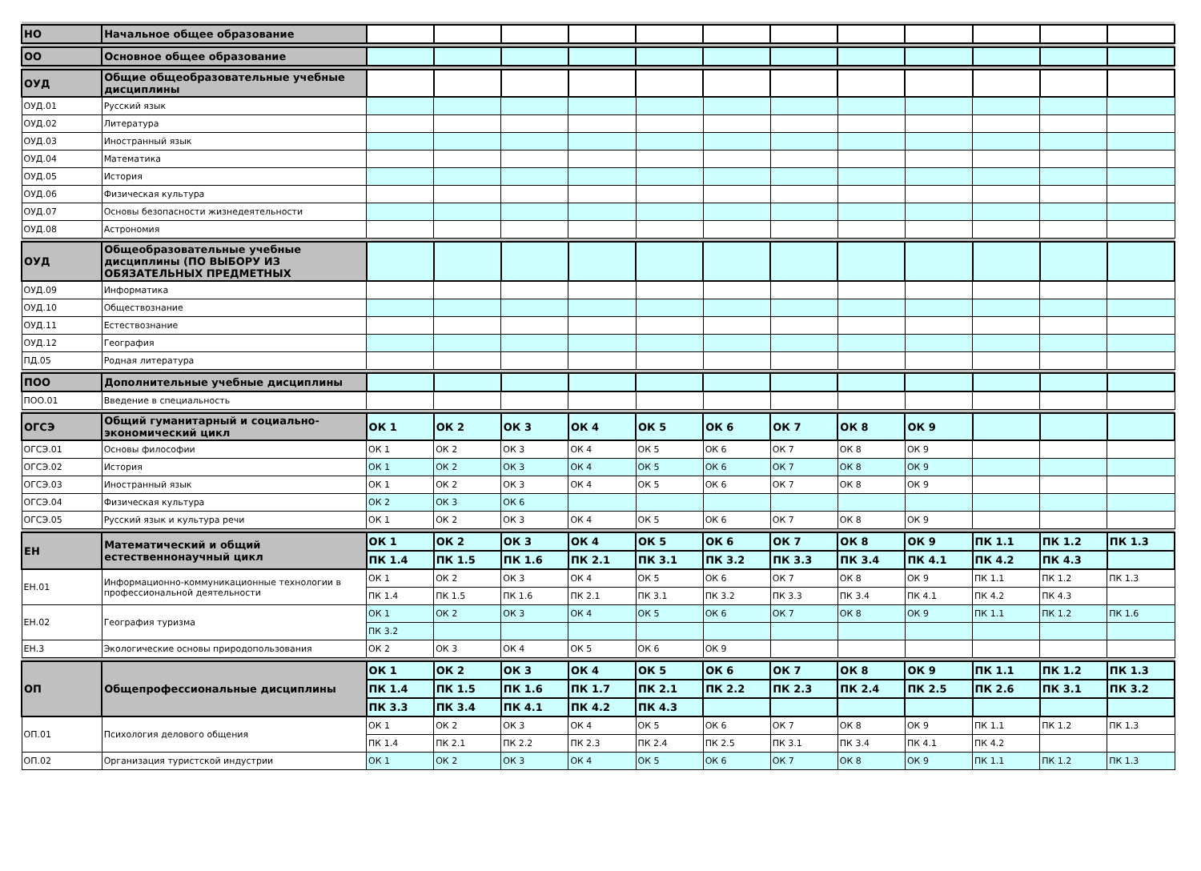| НО | Начальное общее образование | | | | | | | | | | | | |
| ОО | Основное общее образование | | | | | | | | | | | | |
| ОУД | Общие общеобразовательные учебные дисциплины | | | | | | | | | | | | |
| ОУД.01 | Русский язык | | | | | | | | | | | | |
| ОУД.02 | Литература | | | | | | | | | | | | |
| ОУД.03 | Иностранный язык | | | | | | | | | | | | |
| ОУД.04 | Математика | | | | | | | | | | | | |
| ОУД.05 | История | | | | | | | | | | | | |
| ОУД.06 | Физическая культура | | | | | | | | | | | | |
| ОУД.07 | Основы безопасности жизнедеятельности | | | | | | | | | | | | |
| ОУД.08 | Астрономия | | | | | | | | | | | | |
| ОУД | Общеобразовательные учебные дисциплины (ПО ВЫБОРУ ИЗ ОБЯЗАТЕЛЬНЫХ ПРЕДМЕТНЫХ | | | | | | | | | | | | |
| ОУД.09 | Информатика | | | | | | | | | | | | |
| ОУД.10 | Обществознание | | | | | | | | | | | | |
| ОУД.11 | Естествознание | | | | | | | | | | | | |
| ОУД.12 | География | | | | | | | | | | | | |
| ПД.05 | Родная литература | | | | | | | | | | | | |
| ПОО | Дополнительные учебные дисциплины | | | | | | | | | | | | |
| ПОО.01 | Введение в специальность | | | | | | | | | | | | |
| ОГСЭ | Общий гуманитарный и социально-экономический цикл | ОК 1 | ОК 2 | ОК 3 | ОК 4 | ОК 5 | ОК 6 | ОК 7 | ОК 8 | ОК 9 | | | |
| ОГСЭ.01 | Основы философии | ОК 1 | ОК 2 | ОК 3 | ОК 4 | ОК 5 | ОК 6 | ОК 7 | ОК 8 | ОК 9 | | | |
| ОГСЭ.02 | История | ОК 1 | ОК 2 | ОК 3 | ОК 4 | ОК 5 | ОК 6 | ОК 7 | ОК 8 | ОК 9 | | | |
| ОГСЭ.03 | Иностранный язык | ОК 1 | ОК 2 | ОК 3 | ОК 4 | ОК 5 | ОК 6 | ОК 7 | ОК 8 | ОК 9 | | | |
| ОГСЭ.04 | Физическая культура | ОК 2 | ОК 3 | ОК 6 | | | | | | | | | |
| ОГСЭ.05 | Русский язык и культура речи | ОК 1 | ОК 2 | ОК 3 | ОК 4 | ОК 5 | ОК 6 | ОК 7 | ОК 8 | ОК 9 | | | |
| ЕН | Математический и общий естественнонаучный цикл | ОК 1 | ОК 2 | ОК 3 | ОК 4 | ОК 5 | ОК 6 | ОК 7 | ОК 8 | ОК 9 | ПК 1.1 | ПК 1.2 | ПК 1.3 |
| | | ПК 1.4 | ПК 1.5 | ПК 1.6 | ПК 2.1 | ПК 3.1 | ПК 3.2 | ПК 3.3 | ПК 3.4 | ПК 4.1 | ПК 4.2 | ПК 4.3 | |
| ЕН.01 | Информационно-коммуникационные технологии в профессиональной деятельности | ОК 1 | ОК 2 | ОК 3 | ОК 4 | ОК 5 | ОК 6 | ОК 7 | ОК 8 | ОК 9 | ПК 1.1 | ПК 1.2 | ПК 1.3 |
| | | ПК 1.4 | ПК 1.5 | ПК 1.6 | ПК 2.1 | ПК 3.1 | ПК 3.2 | ПК 3.3 | ПК 3.4 | ПК 4.1 | ПК 4.2 | ПК 4.3 | |
| ЕН.02 | География туризма | ОК 1 | ОК 2 | ОК 3 | ОК 4 | ОК 5 | ОК 6 | ОК 7 | ОК 8 | ОК 9 | ПК 1.1 | ПК 1.2 | ПК 1.6 |
| | | ПК 3.2 | | | | | | | | | | | |
| ЕН.3 | Экологические основы природопользования | ОК 2 | ОК 3 | ОК 4 | ОК 5 | ОК 6 | ОК 9 | | | | | | |
| ОП | Общепрофессиональные дисциплины | ОК 1 | ОК 2 | ОК 3 | ОК 4 | ОК 5 | ОК 6 | ОК 7 | ОК 8 | ОК 9 | ПК 1.1 | ПК 1.2 | ПК 1.3 |
| | | ПК 1.4 | ПК 1.5 | ПК 1.6 | ПК 1.7 | ПК 2.1 | ПК 2.2 | ПК 2.3 | ПК 2.4 | ПК 2.5 | ПК 2.6 | ПК 3.1 | ПК 3.2 |
| | | ПК 3.3 | ПК 3.4 | ПК 4.1 | ПК 4.2 | ПК 4.3 | | | | | | | |
| ОП.01 | Психология делового общения | ОК 1 | ОК 2 | ОК 3 | ОК 4 | ОК 5 | ОК 6 | ОК 7 | ОК 8 | ОК 9 | ПК 1.1 | ПК 1.2 | ПК 1.3 |
| | | ПК 1.4 | ПК 2.1 | ПК 2.2 | ПК 2.3 | ПК 2.4 | ПК 2.5 | ПК 3.1 | ПК 3.4 | ПК 4.1 | ПК 4.2 | | |
| ОП.02 | Организация туристской индустрии | ОК 1 | ОК 2 | ОК 3 | ОК 4 | ОК 5 | ОК 6 | ОК 7 | ОК 8 | ОК 9 | ПК 1.1 | ПК 1.2 | ПК 1.3 |